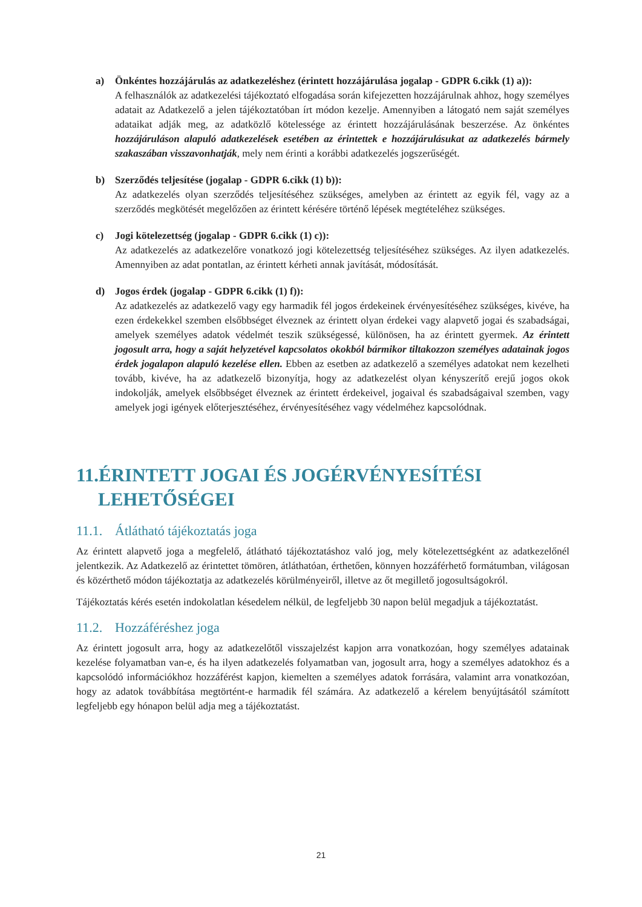a) Önkéntes hozzájárulás az adatkezeléshez (érintett hozzájárulása jogalap - GDPR 6.cikk (1) a)):
A felhasználók az adatkezelési tájékoztató elfogadása során kifejezetten hozzájárulnak ahhoz, hogy személyes adatait az Adatkezelő a jelen tájékoztatóban írt módon kezelje. Amennyiben a látogató nem saját személyes adataikat adják meg, az adatközlő kötelessége az érintett hozzájárulásának beszerzése. Az önkéntes hozzájáruláson alapuló adatkezelések esetében az érintettek e hozzájárulásukat az adatkezelés bármely szakaszában visszavonhatják, mely nem érinti a korábbi adatkezelés jogszerűségét.
b) Szerződés teljesítése (jogalap - GDPR 6.cikk (1) b)):
Az adatkezelés olyan szerződés teljesítéséhez szükséges, amelyben az érintett az egyik fél, vagy az a szerződés megkötését megelőzően az érintett kérésére történő lépések megtételéhez szükséges.
c) Jogi kötelezettség (jogalap - GDPR 6.cikk (1) c)):
Az adatkezelés az adatkezelőre vonatkozó jogi kötelezettség teljesítéséhez szükséges. Az ilyen adatkezelés. Amennyiben az adat pontatlan, az érintett kérheti annak javítását, módosítását.
d) Jogos érdek (jogalap - GDPR 6.cikk (1) f)):
Az adatkezelés az adatkezelő vagy egy harmadik fél jogos érdekeinek érvényesítéséhez szükséges, kivéve, ha ezen érdekekkel szemben elsőbbséget élveznek az érintett olyan érdekei vagy alapvető jogai és szabadságai, amelyek személyes adatok védelmét teszik szükségessé, különösen, ha az érintett gyermek. Az érintett jogosult arra, hogy a saját helyzetével kapcsolatos okokból bármikor tiltakozzon személyes adatainak jogos érdek jogalapon alapuló kezelése ellen. Ebben az esetben az adatkezelő a személyes adatokat nem kezelheti tovább, kivéve, ha az adatkezelő bizonyítja, hogy az adatkezelést olyan kényszerítő erejű jogos okok indokolják, amelyek elsőbbséget élveznek az érintett érdekeivel, jogaival és szabadságaival szemben, vagy amelyek jogi igények előterjesztéséhez, érvényesítéséhez vagy védelméhez kapcsolódnak.
11.ÉRINTETT JOGAI ÉS JOGÉRVÉNYESÍTÉSI LEHETŐSÉGEI
11.1. Átlátható tájékoztatás joga
Az érintett alapvető joga a megfelelő, átlátható tájékoztatáshoz való jog, mely kötelezettségként az adatkezelőnél jelentkezik. Az Adatkezelő az érintettet tömören, átláthatóan, érthetően, könnyen hozzáférhető formátumban, világosan és közérthető módon tájékoztatja az adatkezelés körülményeiről, illetve az őt megillető jogosultságokról.
Tájékoztatás kérés esetén indokolatlan késedelem nélkül, de legfeljebb 30 napon belül megadjuk a tájékoztatást.
11.2. Hozzáféréshez joga
Az érintett jogosult arra, hogy az adatkezelőtől visszajelzést kapjon arra vonatkozóan, hogy személyes adatainak kezelése folyamatban van-e, és ha ilyen adatkezelés folyamatban van, jogosult arra, hogy a személyes adatokhoz és a kapcsolódó információkhoz hozzáférést kapjon, kiemelten a személyes adatok forrására, valamint arra vonatkozóan, hogy az adatok továbbítása megtörtént-e harmadik fél számára. Az adatkezelő a kérelem benyújtásától számított legfeljebb egy hónapon belül adja meg a tájékoztatást.
21